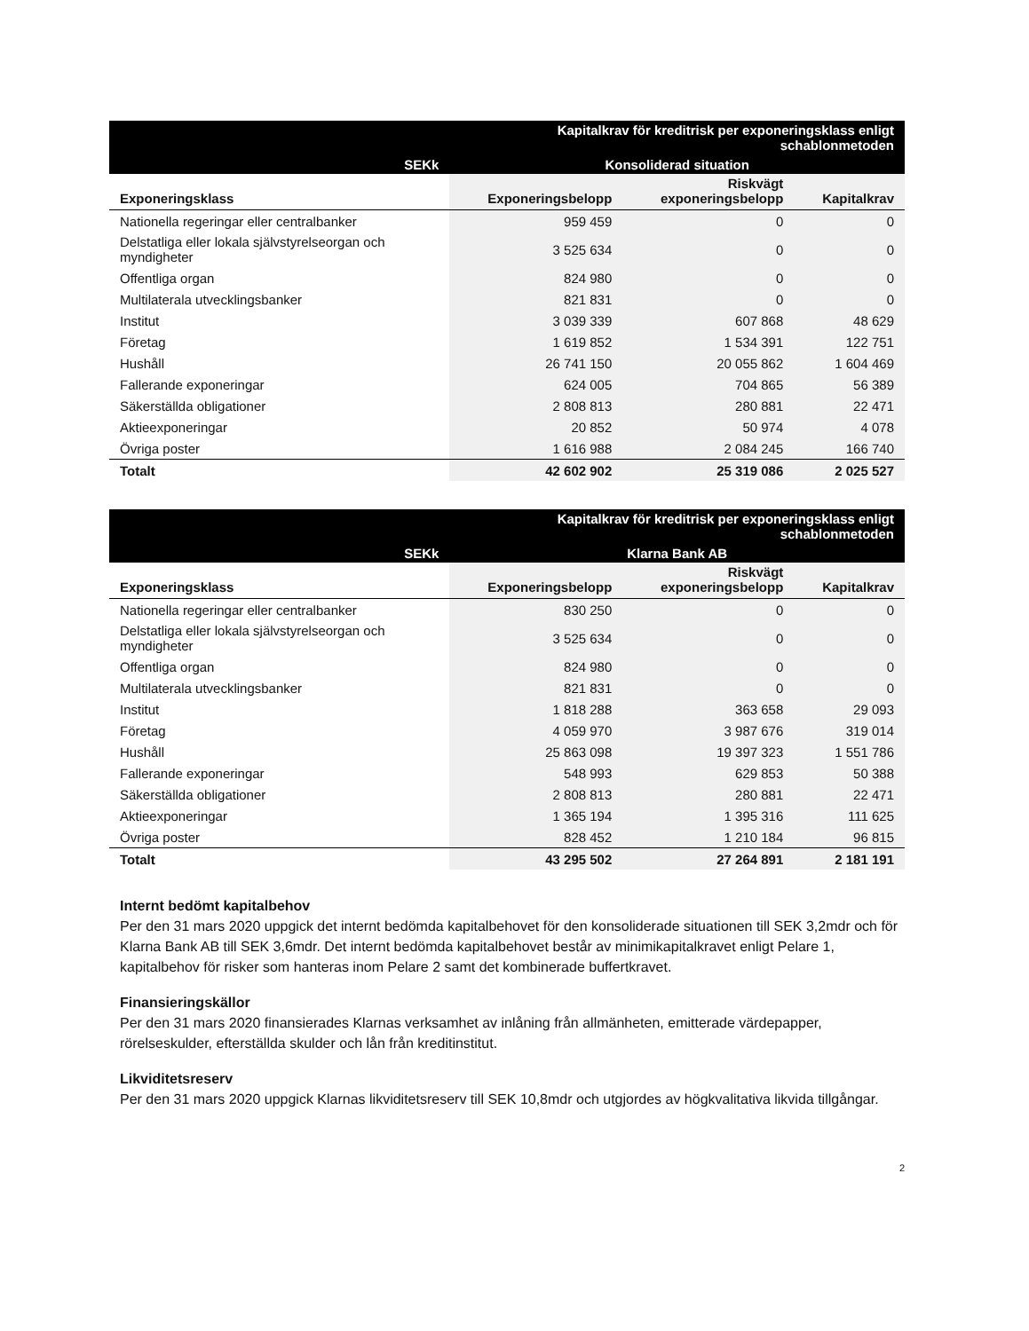| Kapitalkrav för kreditrisk per exponeringsklass enligt schablonmetoden | | | |
| SEKk | Konsoliderad situation | | |
| Exponeringsklass | Exponeringsbelopp | Riskvägt exponeringsbelopp | Kapitalkrav |
| Nationella regeringar eller centralbanker | 959 459 | 0 | 0 |
| Delstatliga eller lokala självstyrelseorgan och myndigheter | 3 525 634 | 0 | 0 |
| Offentliga organ | 824 980 | 0 | 0 |
| Multilaterala utvecklingsbanker | 821 831 | 0 | 0 |
| Institut | 3 039 339 | 607 868 | 48 629 |
| Företag | 1 619 852 | 1 534 391 | 122 751 |
| Hushåll | 26 741 150 | 20 055 862 | 1 604 469 |
| Fallerande exponeringar | 624 005 | 704 865 | 56 389 |
| Säkerställda obligationer | 2 808 813 | 280 881 | 22 471 |
| Aktieexponeringar | 20 852 | 50 974 | 4 078 |
| Övriga poster | 1 616 988 | 2 084 245 | 166 740 |
| Totalt | 42 602 902 | 25 319 086 | 2 025 527 |
| Kapitalkrav för kreditrisk per exponeringsklass enligt schablonmetoden | | | |
| SEKk | Klarna Bank AB | | |
| Exponeringsklass | Exponeringsbelopp | Riskvägt exponeringsbelopp | Kapitalkrav |
| Nationella regeringar eller centralbanker | 830 250 | 0 | 0 |
| Delstatliga eller lokala självstyrelseorgan och myndigheter | 3 525 634 | 0 | 0 |
| Offentliga organ | 824 980 | 0 | 0 |
| Multilaterala utvecklingsbanker | 821 831 | 0 | 0 |
| Institut | 1 818 288 | 363 658 | 29 093 |
| Företag | 4 059 970 | 3 987 676 | 319 014 |
| Hushåll | 25 863 098 | 19 397 323 | 1 551 786 |
| Fallerande exponeringar | 548 993 | 629 853 | 50 388 |
| Säkerställda obligationer | 2 808 813 | 280 881 | 22 471 |
| Aktieexponeringar | 1 365 194 | 1 395 316 | 111 625 |
| Övriga poster | 828 452 | 1 210 184 | 96 815 |
| Totalt | 43 295 502 | 27 264 891 | 2 181 191 |
Internt bedömt kapitalbehov
Per den 31 mars 2020 uppgick det internt bedömda kapitalbehovet för den konsoliderade situationen till SEK 3,2mdr och för Klarna Bank AB till SEK 3,6mdr. Det internt bedömda kapitalbehovet består av minimikapitalkravet enligt Pelare 1, kapitalbehov för risker som hanteras inom Pelare 2 samt det kombinerade buffertkravet.
Finansieringskällor
Per den 31 mars 2020 finansierades Klarnas verksamhet av inlåning från allmänheten, emitterade värdepapper, rörelseskulder, efterställda skulder och lån från kreditinstitut.
Likviditetsreserv
Per den 31 mars 2020 uppgick Klarnas likviditetsreserv till SEK 10,8mdr och utgjordes av högkvalitativa likvida tillgångar.
2